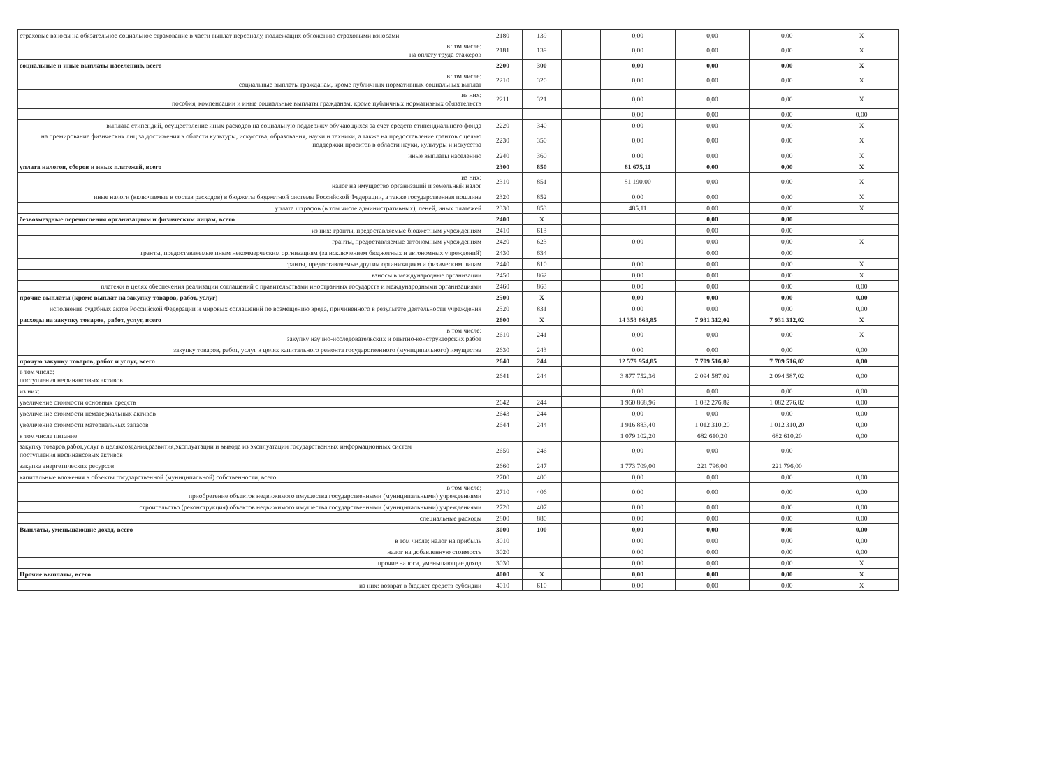| страховые взносы на обязательное социальное страхование в части выплат персоналу, подлежащих обложению страховыми взносами | 2180 | 139 | | 0,00 | 0,00 | 0,00 | X |
| в том числе: на оплату труда стажеров | 2181 | 139 | | 0,00 | 0,00 | 0,00 | X |
| социальные и иные выплаты населению, всего | 2200 | 300 | | 0,00 | 0,00 | 0,00 | X |
| в том числе: социальные выплаты гражданам, кроме публичных нормативных социальных выплат | 2210 | 320 | | 0,00 | 0,00 | 0,00 | X |
| из них: пособия, компенсации и иные социальные выплаты гражданам, кроме публичных нормативных обязательств | 2211 | 321 | | 0,00 | 0,00 | 0,00 | X |
| | | | | 0,00 | 0,00 | 0,00 | 0,00 |
| выплата стипендий, осуществление иных расходов на социальную поддержку обучающихся за счет средств стипендиального фонда | 2220 | 340 | | 0,00 | 0,00 | 0,00 | X |
| на премирование физических лиц за достижения в области культуры, искусства, образования, науки и техники, а также на предоставление грантов с целью поддержки проектов в области науки, культуры и искусства | 2230 | 350 | | 0,00 | 0,00 | 0,00 | X |
| иные выплаты населению | 2240 | 360 | | 0,00 | 0,00 | 0,00 | X |
| уплата налогов, сборов и иных платежей, всего | 2300 | 850 | | 81 675,11 | 0,00 | 0,00 | X |
| из них: налог на имущество организаций и земельный налог | 2310 | 851 | | 81 190,00 | 0,00 | 0,00 | X |
| иные налоги (включаемые в состав расходов) в бюджеты бюджетной системы Российской Федерации, а также государственная пошлина | 2320 | 852 | | 0,00 | 0,00 | 0,00 | X |
| уплата штрафов (в том числе административных), пеней, иных платежей | 2330 | 853 | | 485,11 | 0,00 | 0,00 | X |
| безвозмездные перечисления организациям и физическим лицам, всего | 2400 | X | | | 0,00 | 0,00 | |
| из них: гранты, предоставляемые бюджетным учреждениям | 2410 | 613 | | | 0,00 | 0,00 | |
| гранты, предоставляемые автономным учреждениям | 2420 | 623 | | 0,00 | 0,00 | 0,00 | X |
| гранты, предоставляемые иным некоммерческим оргнизациям (за исключением бюджетных и автономных учреждений) | 2430 | 634 | | | 0,00 | 0,00 | |
| гранты, предоставляемые другим организациям и физическим лицам | 2440 | 810 | | 0,00 | 0,00 | 0,00 | X |
| взносы в международные организации | 2450 | 862 | | 0,00 | 0,00 | 0,00 | X |
| платежи в целях обеспечения реализации соглашений с правительствами иностранных государств и международными организациями | 2460 | 863 | | 0,00 | 0,00 | 0,00 | 0,00 |
| прочие выплаты (кроме выплат на закупку товаров, работ, услуг) | 2500 | X | | 0,00 | 0,00 | 0,00 | 0,00 |
| исполнение судебных актов Российской Федерации и мировых соглашений по возмещению вреда, причиненного в результате деятельности учреждения | 2520 | 831 | | 0,00 | 0,00 | 0,00 | 0,00 |
| расходы на закупку товаров, работ, услуг, всего | 2600 | X | | 14 353 663,85 | 7 931 312,02 | 7 931 312,02 | X |
| в том числе: закупку научно-исследовательских и опытно-конструкторских работ | 2610 | 241 | | 0,00 | 0,00 | 0,00 | X |
| закупку товаров, работ, услуг в целях капитального ремонта государственного (муниципального) имущества | 2630 | 243 | | 0,00 | 0,00 | 0,00 | 0,00 |
| прочую закупку товаров, работ и услуг, всего | 2640 | 244 | | 12 579 954,85 | 7 709 516,02 | 7 709 516,02 | 0,00 |
| в том числе: поступления нефинансовых активов | 2641 | 244 | | 3 877 752,36 | 2 094 587,02 | 2 094 587,02 | 0,00 |
| из них: | | | | 0,00 | 0,00 | 0,00 | 0,00 |
| увеличение стоимости основных средств | 2642 | 244 | | 1 960 868,96 | 1 082 276,82 | 1 082 276,82 | 0,00 |
| увеличение стоимости нематериальных активов | 2643 | 244 | | 0,00 | 0,00 | 0,00 | 0,00 |
| увеличение стоимости материальных запасов | 2644 | 244 | | 1 916 883,40 | 1 012 310,20 | 1 012 310,20 | 0,00 |
| в том числе питание | | | | 1 079 102,20 | 682 610,20 | 682 610,20 | 0,00 |
| закупку товаров,работ,услуг в целяхсоздания,развития,эксплуатации и вывода из эксплуатации государственных информационных систем поступления нефинансовых активов | 2650 | 246 | | 0,00 | 0,00 | 0,00 | |
| закупка энергетических ресурсов | 2660 | 247 | | 1 773 709,00 | 221 796,00 | 221 796,00 | |
| капитальные вложения в объекты государственной (муниципальной) собственности, всего | 2700 | 400 | | 0,00 | 0,00 | 0,00 | 0,00 |
| в том числе: приобретение объектов недвижимого имущества государственными (муниципальными) учреждениями | 2710 | 406 | | 0,00 | 0,00 | 0,00 | 0,00 |
| строительство (реконструкция) объектов недвижимого имущества государственными (муниципальными) учреждениями | 2720 | 407 | | 0,00 | 0,00 | 0,00 | 0,00 |
| специальные расходы | 2800 | 880 | | 0,00 | 0,00 | 0,00 | 0,00 |
| Выплаты, уменьшающие доход, всего | 3000 | 100 | | 0,00 | 0,00 | 0,00 | 0,00 |
| в том числе: налог на прибыль | 3010 | | | 0,00 | 0,00 | 0,00 | 0,00 |
| налог на добавленную стоимость | 3020 | | | 0,00 | 0,00 | 0,00 | 0,00 |
| прочие налоги, уменьшающие доход | 3030 | | | 0,00 | 0,00 | 0,00 | X |
| Прочие выплаты, всего | 4000 | X | | 0,00 | 0,00 | 0,00 | X |
| из них: возврат в бюджет средств субсидии | 4010 | 610 | | 0,00 | 0,00 | 0,00 | X |